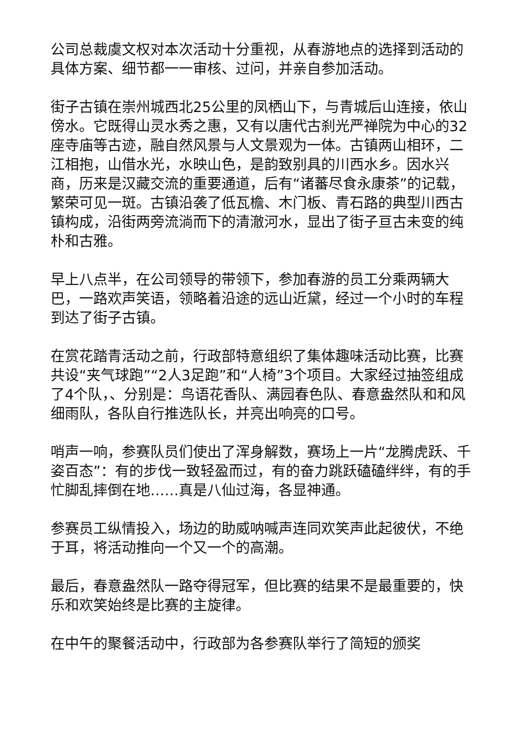公司总裁虞文权对本次活动十分重视，从春游地点的选择到活动的具体方案、细节都一一审核、过问，并亲自参加活动。
街子古镇在崇州城西北25公里的凤栖山下，与青城后山连接，依山傍水。它既得山灵水秀之惠，又有以唐代古刹光严禅院为中心的32座寺庙等古迹，融自然风景与人文景观为一体。古镇两山相环，二江相抱，山借水光，水映山色，是韵致别具的川西水乡。因水兴商，历来是汉藏交流的重要通道，后有“诸蕃尽食永康茶”的记载，繁荣可见一斑。古镇沿袭了低瓦檐、木门板、青石路的典型川西古镇构成，沿街两旁流淌而下的清澈河水，显出了街子亘古未变的纯朴和古雅。
早上八点半，在公司领导的带领下，参加春游的员工分乘两辆大巴，一路欢声笑语，领略着沿途的远山近黛，经过一个小时的车程到达了街子古镇。
在赏花踏青活动之前，行政部特意组织了集体趣味活动比赛，比赛共设“夹气球跑”“2人3足跑”和“人椅”3个项目。大家经过抽签组成了4个队，、分别是：鸟语花香队、满园春色队、春意盎然队和和风细雨队，各队自行推选队长，并亮出响亮的口号。
哨声一响，参赛队员们使出了浑身解数，赛场上一片“龙腾虎跃、千姿百态”：有的步伐一致轻盈而过，有的奋力跳跃磕磕绊绊，有的手忙脚乱摔倒在地……真是八仙过海，各显神通。
参赛员工纵情投入，场边的助威呐喊声连同欢笑声此起彼伏，不绝于耳，将活动推向一个又一个的高潮。
最后，春意盎然队一路夺得冠军，但比赛的结果不是最重要的，快乐和欢笑始终是比赛的主旋律。
在中午的聚餐活动中，行政部为各参赛队举行了简短的颁奖